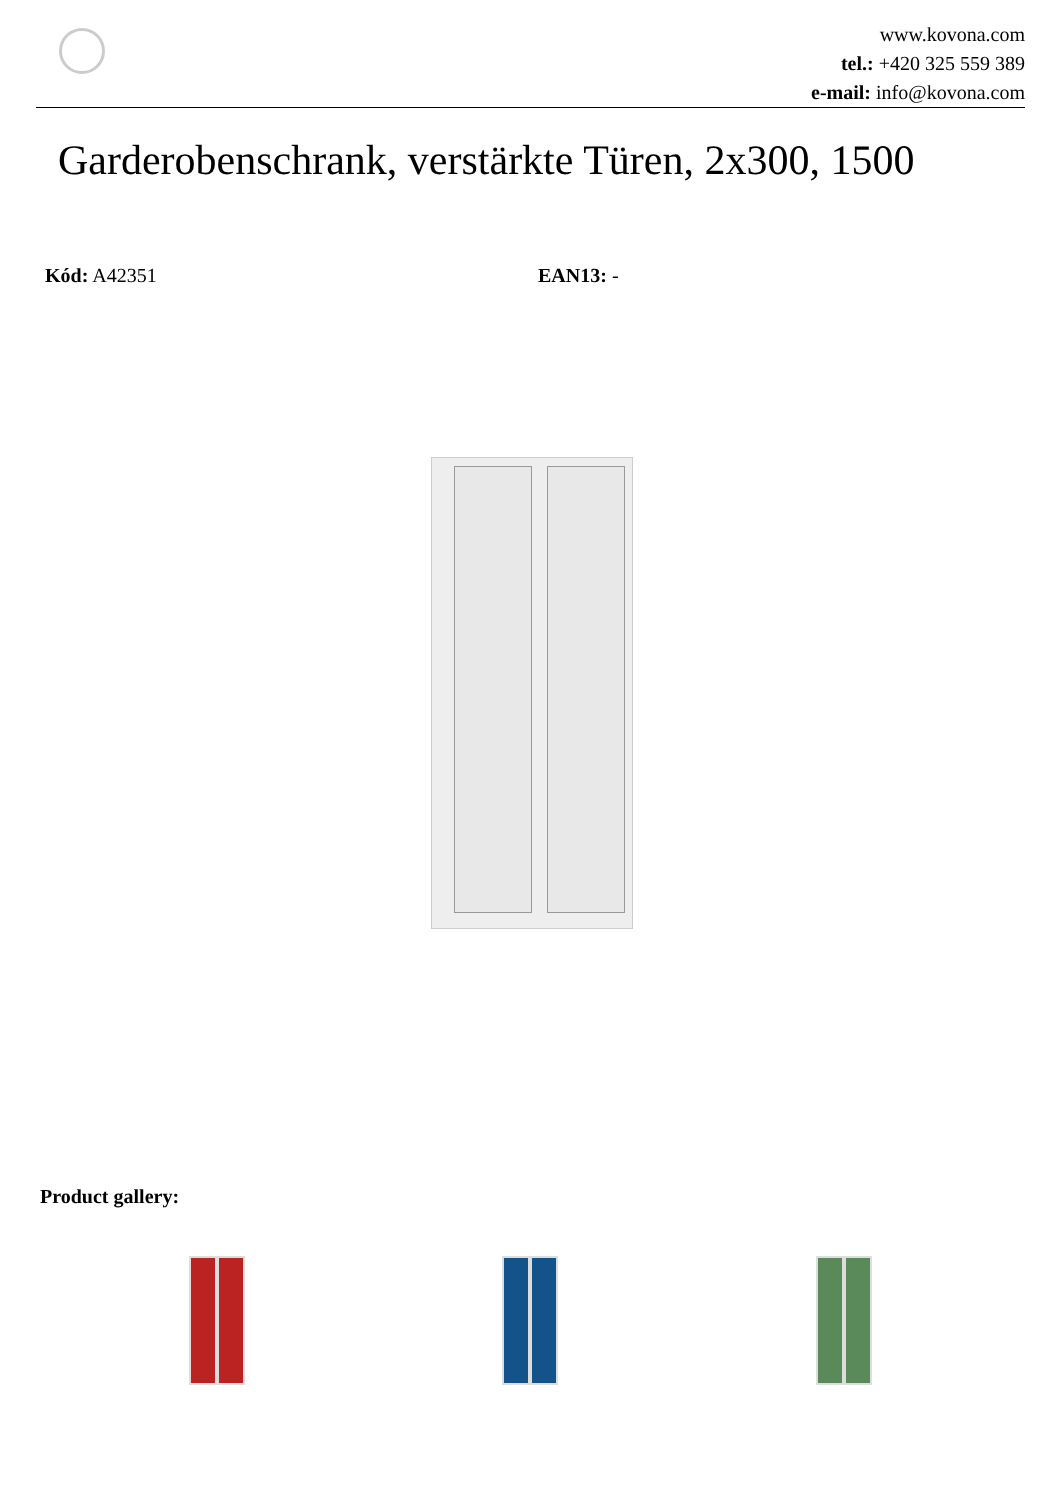www.kovona.com
tel.: +420 325 559 389
e-mail: info@kovona.com
Garderobenschrank, verstärkte Türen, 2x300, 1500
Kód: A42351 EAN13: -
Product gallery: